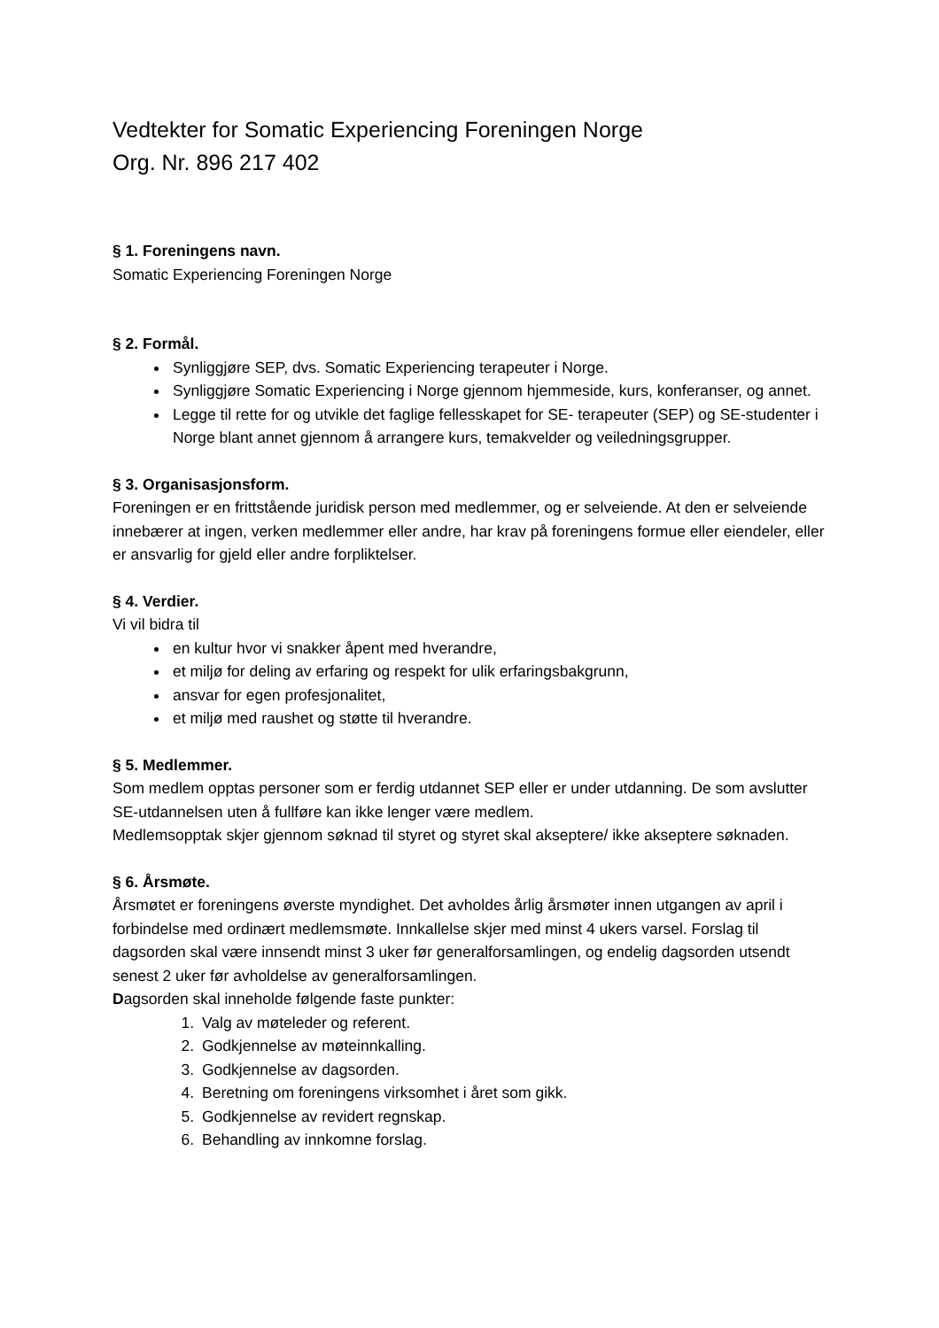Vedtekter for Somatic Experiencing Foreningen Norge
Org. Nr. 896 217 402
§ 1. Foreningens navn.
Somatic Experiencing Foreningen Norge
§ 2. Formål.
Synliggjøre SEP, dvs. Somatic Experiencing terapeuter i Norge.
Synliggjøre Somatic Experiencing i Norge gjennom hjemmeside, kurs, konferanser, og annet.
Legge til rette for og utvikle det faglige fellesskapet for SE- terapeuter (SEP) og SE-studenter i Norge blant annet gjennom å arrangere kurs, temakvelder og veiledningsgrupper.
§ 3. Organisasjonsform.
Foreningen er en frittstående juridisk person med medlemmer, og er selveiende. At den er selveiende innebærer at ingen, verken medlemmer eller andre, har krav på foreningens formue eller eiendeler, eller er ansvarlig for gjeld eller andre forpliktelser.
§ 4. Verdier.
Vi vil bidra til
en kultur hvor vi snakker åpent med hverandre,
et miljø for deling av erfaring og respekt for ulik erfaringsbakgrunn,
ansvar for egen profesjonalitet,
et miljø med raushet og støtte til hverandre.
§ 5. Medlemmer.
Som medlem opptas personer som er ferdig utdannet SEP eller er under utdanning. De som avslutter SE-utdannelsen uten å fullføre kan ikke lenger være medlem.
Medlemsopptak skjer gjennom søknad til styret og styret skal akseptere/ ikke akseptere søknaden.
§ 6. Årsmøte.
Årsmøtet er foreningens øverste myndighet. Det avholdes årlig årsmøter innen utgangen av april i forbindelse med ordinært medlemsmøte. Innkallelse skjer med minst 4 ukers varsel. Forslag til dagsorden skal være innsendt minst 3 uker før generalforsamlingen, og endelig dagsorden utsendt senest 2 uker før avholdelse av generalforsamlingen.
Dagsorden skal inneholde følgende faste punkter:
1. Valg av møteleder og referent.
2. Godkjennelse av møteinnkalling.
3. Godkjennelse av dagsorden.
4. Beretning om foreningens virksomhet i året som gikk.
5. Godkjennelse av revidert regnskap.
6. Behandling av innkomne forslag.